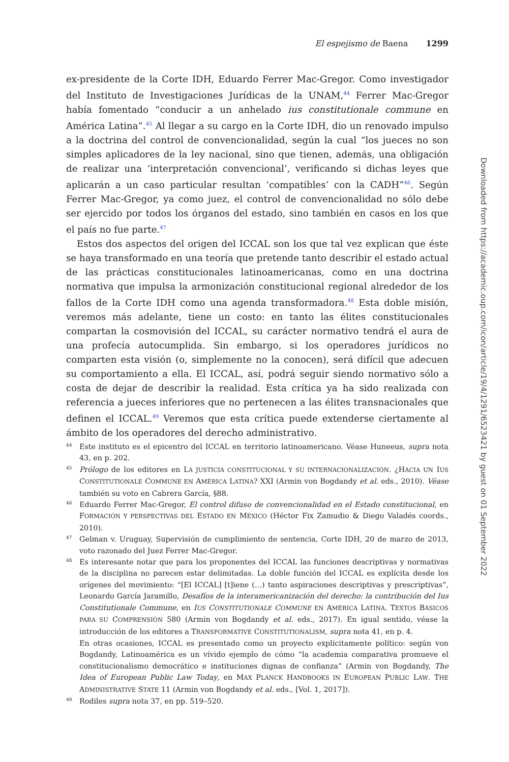El espejismo de Baena 1299
ex-presidente de la Corte IDH, Eduardo Ferrer Mac-Gregor. Como investigador del Instituto de Investigaciones Jurídicas de la UNAM,<sup>44</sup> Ferrer Mac-Gregor había fomentado “conducir a un anhelado ius constitutionale commune en América Latina”.<sup>45</sup> Al llegar a su cargo en la Corte IDH, dio un renovado impulso a la doctrina del control de convencionalidad, según la cual “los jueces no son simples aplicadores de la ley nacional, sino que tienen, además, una obligación de realizar una ‘interpretación convencional’, verificando si dichas leyes que aplicarán a un caso particular resultan ‘compatibles’ con la CADH”<sup>46</sup>. Según Ferrer Mac-Gregor, ya como juez, el control de convencionalidad no sólo debe ser ejercido por todos los órganos del estado, sino también en casos en los que el país no fue parte.<sup>47</sup>
Estos dos aspectos del origen del ICCAL son los que tal vez explican que éste se haya transformado en una teoría que pretende tanto describir el estado actual de las prácticas constitucionales latinoamericanas, como en una doctrina normativa que impulsa la armonización constitucional regional alrededor de los fallos de la Corte IDH como una agenda transformadora.<sup>48</sup> Esta doble misión, veremos más adelante, tiene un costo: en tanto las élites constitucionales compartan la cosmovisión del ICCAL, su carácter normativo tendrá el aura de una profecía autocumplida. Sin embargo, si los operadores jurídicos no comparten esta visión (o, simplemente no la conocen), será difícil que adecuen su comportamiento a ella. El ICCAL, así, podrá seguir siendo normativo sólo a costa de dejar de describir la realidad. Esta crítica ya ha sido realizada con referencia a jueces inferiores que no pertenecen a las élites transnacionales que definen el ICCAL.<sup>49</sup> Veremos que esta crítica puede extenderse ciertamente al ámbito de los operadores del derecho administrativo.
44 Este instituto es el epicentro del ICCAL en territorio latinoamericano. Véase Huneeus, supra nota 43, en p. 202.
45 Prólogo de los editores en LA JUSTICIA CONSTITUCIONAL Y SU INTERNACIONALIZACIÓN. ¿HACIA UN IUS CONSTITUTIONALE COMMUNE EN AMÉRICA LATINA? XXI (Armin von Bogdandy et al. eds., 2010). Véase también su voto en Cabrera García, §88.
46 Eduardo Ferrer Mac-Gregor, El control difuso de convencionalidad en el Estado constitucional, en FORMACIÓN Y PERSPECTIVAS DEL ESTADO EN MÉXICO (Héctor Fix Zamudio & Diego Valadés coords., 2010).
47 Gelman v. Uruguay, Supervisión de cumplimiento de sentencia, Corte IDH, 20 de marzo de 2013, voto razonado del Juez Ferrer Mac-Gregor.
48 Es interesante notar que para los proponentes del ICCAL las funciones descriptivas y normativas de la disciplina no parecen estar delimitadas. La doble función del ICCAL es explícita desde los orígenes del movimiento: “[El ICCAL] [t]iene (…) tanto aspiraciones descriptivas y prescriptivas”, Leonardo García Jaramillo, Desafíos de la interamericanización del derecho: la contribución del Ius Constitutionale Commune, en IUS CONSTITUTIONALE COMMUNE EN AMÉRICA LATINA. TEXTOS BÁSICOS PARA SU COMPRENSIÓN 580 (Armin von Bogdandy et al. eds., 2017). En igual sentido, véase la introducción de los editores a TRANSFORMATIVE CONSTITUTIONALISM, supra nota 41, en p. 4.
En otras ocasiones, ICCAL es presentado como un proyecto explícitamente político: según von Bogdandy, Latinoamérica es un vívido ejemplo de cómo “la academia comparativa promueve el constitucionalismo democrático e instituciones dignas de confianza” (Armin von Bogdandy, The Idea of European Public Law Today, en MAX PLANCK HANDBOOKS IN EUROPEAN PUBLIC LAW. THE ADMINISTRATIVE STATE 11 (Armin von Bogdandy et al. eds., [Vol. 1, 2017]).
49 Rodiles supra nota 37, en pp. 519–520.
Downloaded from https://academic.oup.com/icon/article/19/4/1291/6523421 by guest on 01 September 2022